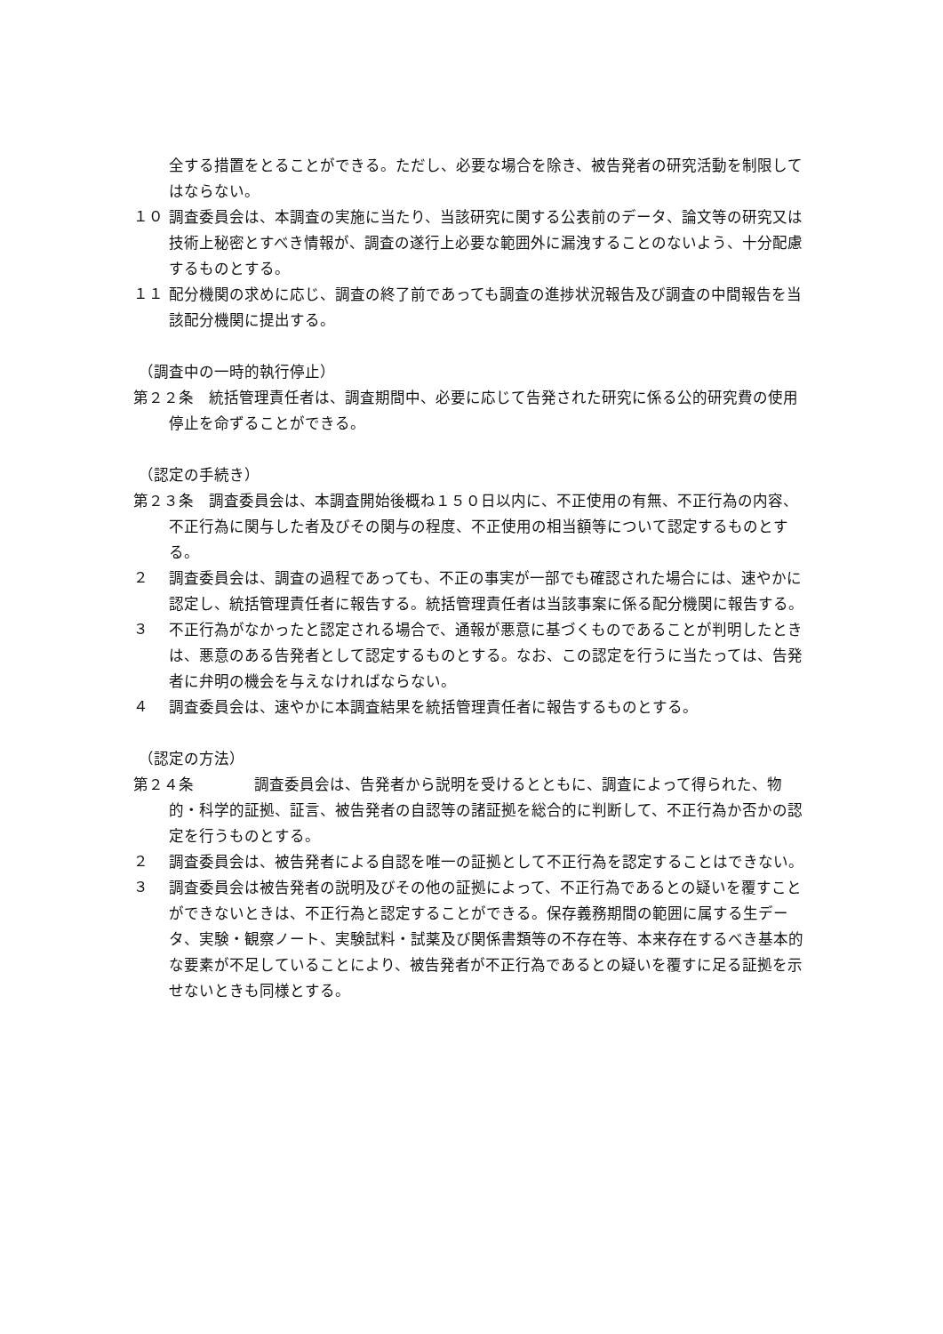全する措置をとることができる。ただし、必要な場合を除き、被告発者の研究活動を制限してはならない。
１０
調査委員会は、本調査の実施に当たり、当該研究に関する公表前のデータ、論文等の研究又は技術上秘密とすべき情報が、調査の遂行上必要な範囲外に漏洩することのないよう、十分配慮するものとする。
１１
配分機関の求めに応じ、調査の終了前であっても調査の進捗状況報告及び調査の中間報告を当該配分機関に提出する。
（調査中の一時的執行停止）
第２２条　統括管理責任者は、調査期間中、必要に応じて告発された研究に係る公的研究費の使用停止を命ずることができる。
（認定の手続き）
第２３条　調査委員会は、本調査開始後概ね１５０日以内に、不正使用の有無、不正行為の内容、不正行為に関与した者及びその関与の程度、不正使用の相当額等について認定するものとする。
２
調査委員会は、調査の過程であっても、不正の事実が一部でも確認された場合には、速やかに認定し、統括管理責任者に報告する。統括管理責任者は当該事案に係る配分機関に報告する。
３
不正行為がなかったと認定される場合で、通報が悪意に基づくものであることが判明したときは、悪意のある告発者として認定するものとする。なお、この認定を行うに当たっては、告発者に弁明の機会を与えなければならない。
４
調査委員会は、速やかに本調査結果を統括管理責任者に報告するものとする。
（認定の方法）
第２４条　　　　調査委員会は、告発者から説明を受けるとともに、調査によって得られた、物的・科学的証拠、証言、被告発者の自認等の諸証拠を総合的に判断して、不正行為か否かの認定を行うものとする。
２
調査委員会は、被告発者による自認を唯一の証拠として不正行為を認定することはできない。
３
調査委員会は被告発者の説明及びその他の証拠によって、不正行為であるとの疑いを覆すことができないときは、不正行為と認定することができる。保存義務期間の範囲に属する生データ、実験・観察ノート、実験試料・試薬及び関係書類等の不存在等、本来存在するべき基本的な要素が不足していることにより、被告発者が不正行為であるとの疑いを覆すに足る証拠を示せないときも同様とする。